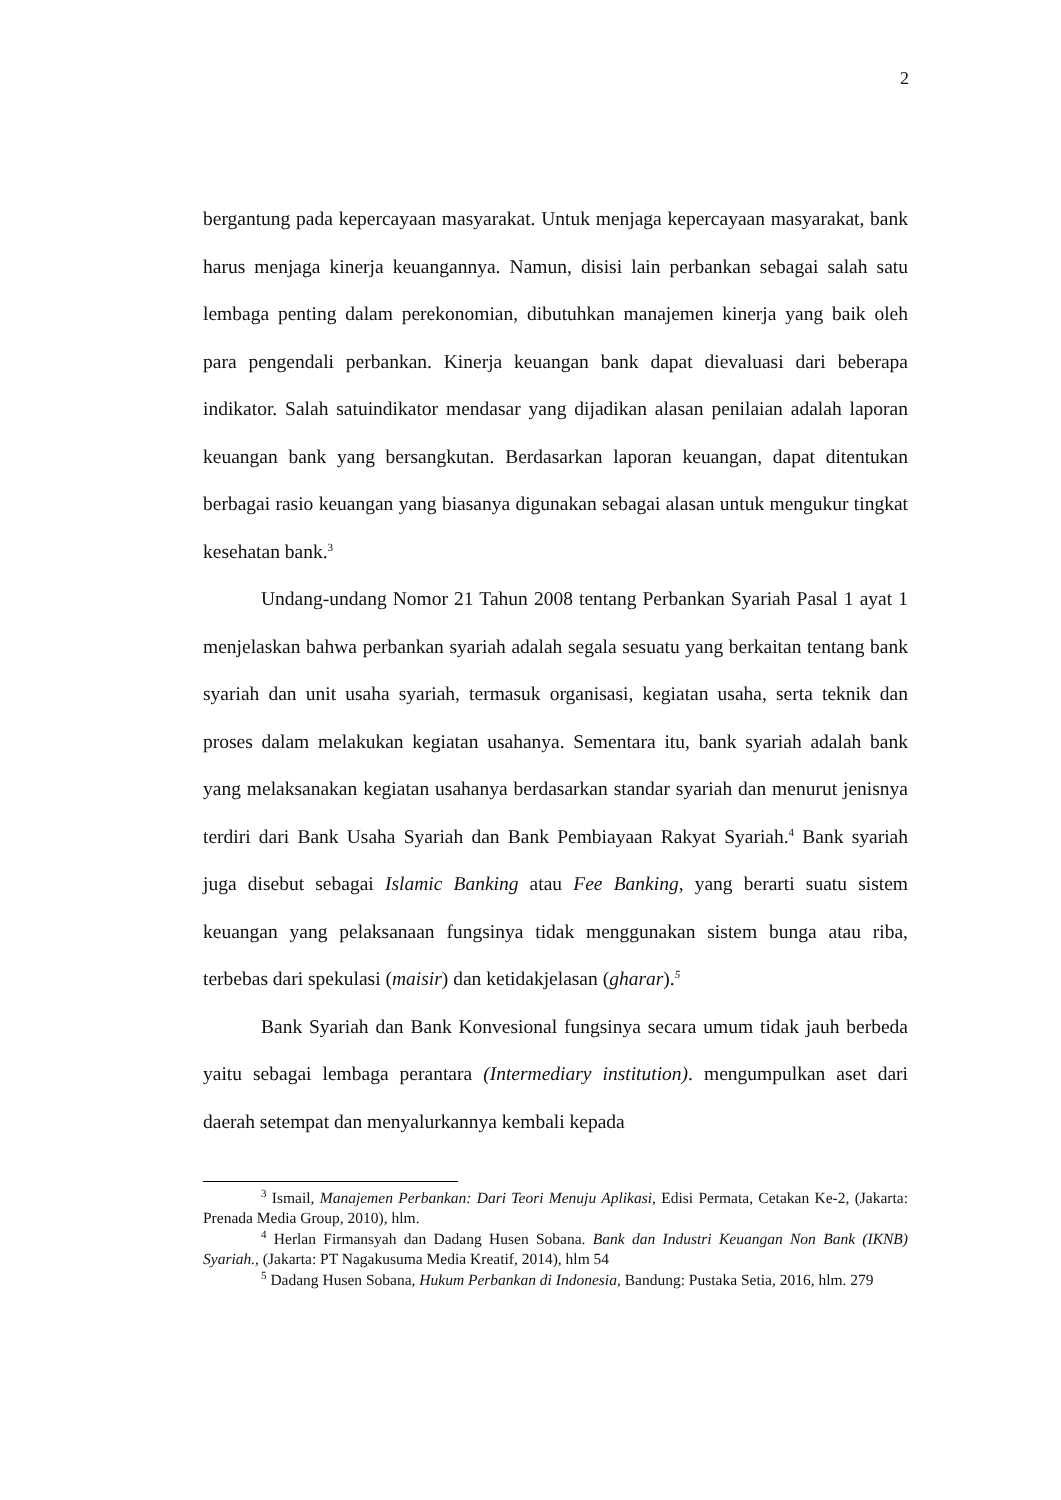2
bergantung pada kepercayaan masyarakat. Untuk menjaga kepercayaan masyarakat, bank harus menjaga kinerja keuangannya. Namun, disisi lain perbankan sebagai salah satu lembaga penting dalam perekonomian, dibutuhkan manajemen kinerja yang baik oleh para pengendali perbankan. Kinerja keuangan bank dapat dievaluasi dari beberapa indikator. Salah satuindikator mendasar yang dijadikan alasan penilaian adalah laporan keuangan bank yang bersangkutan. Berdasarkan laporan keuangan, dapat ditentukan berbagai rasio keuangan yang biasanya digunakan sebagai alasan untuk mengukur tingkat kesehatan bank.<sup>3</sup>
Undang-undang Nomor 21 Tahun 2008 tentang Perbankan Syariah Pasal 1 ayat 1 menjelaskan bahwa perbankan syariah adalah segala sesuatu yang berkaitan tentang bank syariah dan unit usaha syariah, termasuk organisasi, kegiatan usaha, serta teknik dan proses dalam melakukan kegiatan usahanya. Sementara itu, bank syariah adalah bank yang melaksanakan kegiatan usahanya berdasarkan standar syariah dan menurut jenisnya terdiri dari Bank Usaha Syariah dan Bank Pembiayaan Rakyat Syariah.<sup>4</sup> Bank syariah juga disebut sebagai Islamic Banking atau Fee Banking, yang berarti suatu sistem keuangan yang pelaksanaan fungsinya tidak menggunakan sistem bunga atau riba, terbebas dari spekulasi (maisir) dan ketidakjelasan (gharar).<sup>5</sup>
Bank Syariah dan Bank Konvesional fungsinya secara umum tidak jauh berbeda yaitu sebagai lembaga perantara (Intermediary institution). mengumpulkan aset dari daerah setempat dan menyalurkannya kembali kepada
<sup>3</sup> Ismail, Manajemen Perbankan: Dari Teori Menuju Aplikasi, Edisi Permata, Cetakan Ke-2, (Jakarta: Prenada Media Group, 2010), hlm.
<sup>4</sup> Herlan Firmansyah dan Dadang Husen Sobana. Bank dan Industri Keuangan Non Bank (IKNB) Syariah., (Jakarta: PT Nagakusuma Media Kreatif, 2014), hlm 54
<sup>5</sup> Dadang Husen Sobana, Hukum Perbankan di Indonesia, Bandung: Pustaka Setia, 2016, hlm. 279